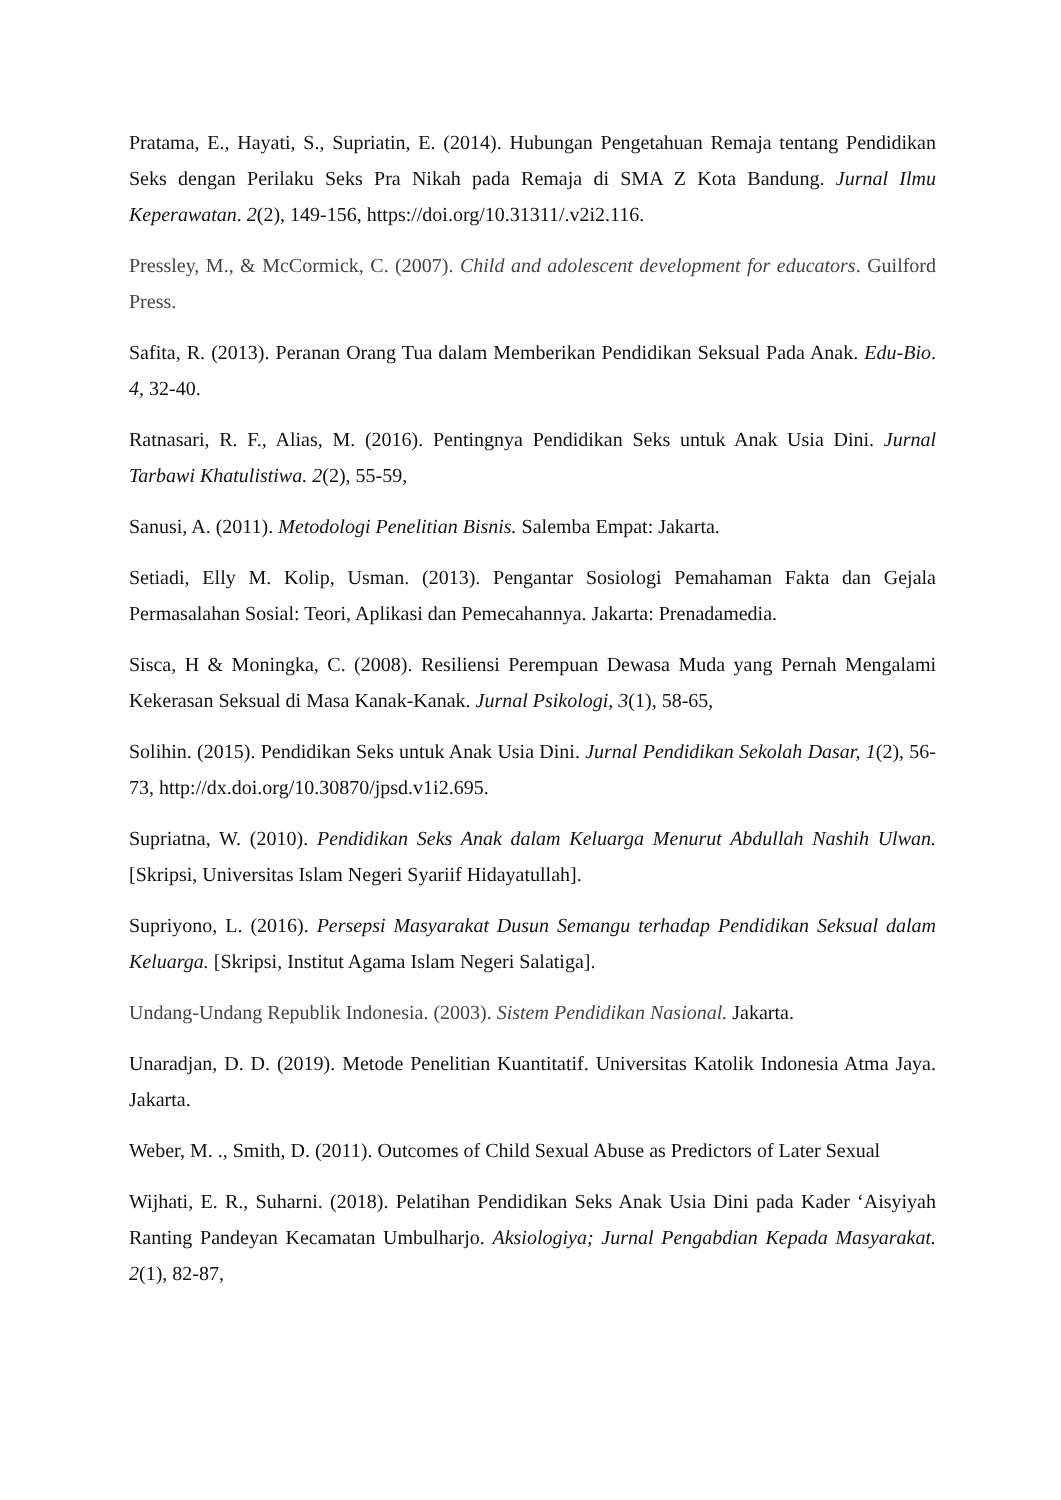Pratama, E., Hayati, S., Supriatin, E. (2014). Hubungan Pengetahuan Remaja tentang Pendidikan Seks dengan Perilaku Seks Pra Nikah pada Remaja di SMA Z Kota Bandung. Jurnal Ilmu Keperawatan. 2(2), 149-156, https://doi.org/10.31311/.v2i2.116.
Pressley, M., & McCormick, C. (2007). Child and adolescent development for educators. Guilford Press.
Safita, R. (2013). Peranan Orang Tua dalam Memberikan Pendidikan Seksual Pada Anak. Edu-Bio. 4, 32-40.
Ratnasari, R. F., Alias, M. (2016). Pentingnya Pendidikan Seks untuk Anak Usia Dini. Jurnal Tarbawi Khatulistiwa. 2(2), 55-59,
Sanusi, A. (2011). Metodologi Penelitian Bisnis. Salemba Empat: Jakarta.
Setiadi, Elly M. Kolip, Usman. (2013). Pengantar Sosiologi Pemahaman Fakta dan Gejala Permasalahan Sosial: Teori, Aplikasi dan Pemecahannya. Jakarta: Prenadamedia.
Sisca, H & Moningka, C. (2008). Resiliensi Perempuan Dewasa Muda yang Pernah Mengalami Kekerasan Seksual di Masa Kanak-Kanak. Jurnal Psikologi, 3(1), 58-65,
Solihin. (2015). Pendidikan Seks untuk Anak Usia Dini. Jurnal Pendidikan Sekolah Dasar, 1(2), 56-73, http://dx.doi.org/10.30870/jpsd.v1i2.695.
Supriatna, W. (2010). Pendidikan Seks Anak dalam Keluarga Menurut Abdullah Nashih Ulwan. [Skripsi, Universitas Islam Negeri Syariif Hidayatullah].
Supriyono, L. (2016). Persepsi Masyarakat Dusun Semangu terhadap Pendidikan Seksual dalam Keluarga. [Skripsi, Institut Agama Islam Negeri Salatiga].
Undang-Undang Republik Indonesia. (2003). Sistem Pendidikan Nasional. Jakarta.
Unaradjan, D. D. (2019). Metode Penelitian Kuantitatif. Universitas Katolik Indonesia Atma Jaya. Jakarta.
Weber, M. ., Smith, D. (2011). Outcomes of Child Sexual Abuse as Predictors of Later Sexual
Wijhati, E. R., Suharni. (2018). Pelatihan Pendidikan Seks Anak Usia Dini pada Kader ‘Aisyiyah Ranting Pandeyan Kecamatan Umbulharjo. Aksiologiya; Jurnal Pengabdian Kepada Masyarakat. 2(1), 82-87,